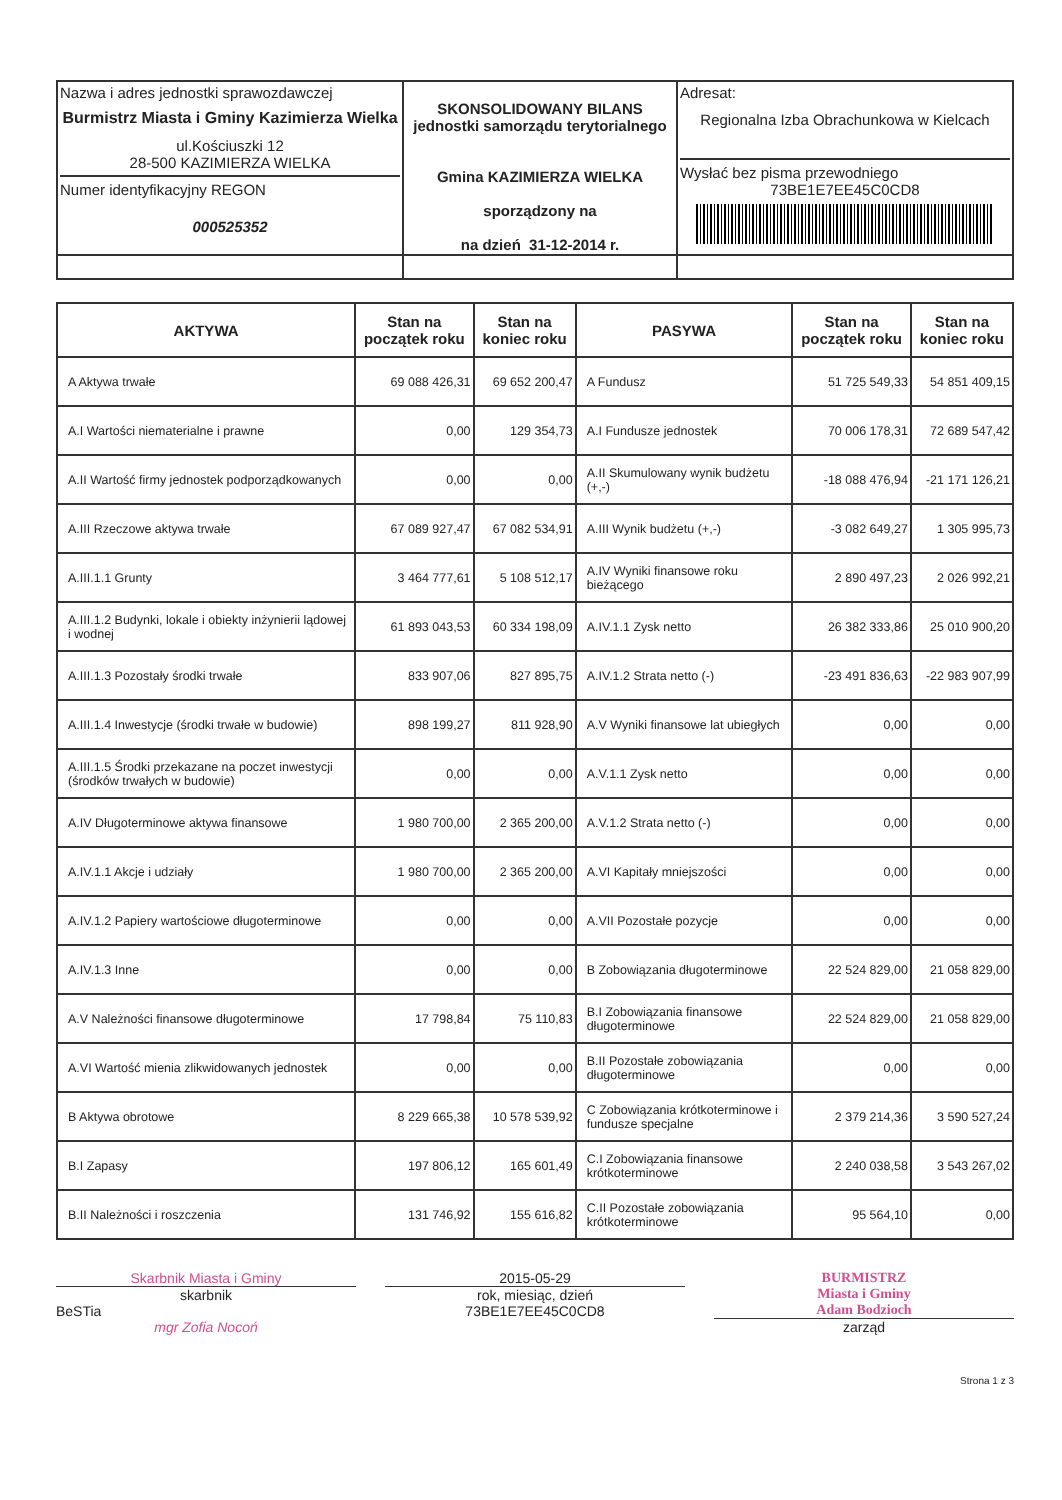| Nazwa i adres jednostki sprawozdawczej Burmistrz Miasta i Gminy Kazimierza Wielka ul.Kościuszki 12 28-500 KAZIMIERZA WIELKA Numer identyfikacyjny REGON 000525352 | SKONSOLIDOWANY BILANS jednostki samorządu terytorialnego Gmina KAZIMIERZA WIELKA sporządzony na na dzień 31-12-2014 r. | Adresat: Regionalna Izba Obrachunkowa w Kielcach Wysłać bez pisma przewodniego 73BE1E7EE45C0CD8 |
| AKTYWA | Stan na początek roku | Stan na koniec roku | PASYWA | Stan na początek roku | Stan na koniec roku |
| --- | --- | --- | --- | --- | --- |
| A Aktywa trwałe | 69 088 426,31 | 69 652 200,47 | A Fundusz | 51 725 549,33 | 54 851 409,15 |
| A.I Wartości niematerialne i prawne | 0,00 | 129 354,73 | A.I Fundusze jednostek | 70 006 178,31 | 72 689 547,42 |
| A.II Wartość firmy jednostek podporządkowanych | 0,00 | 0,00 | A.II Skumulowany wynik budżetu (+,-) | -18 088 476,94 | -21 171 126,21 |
| A.III Rzeczowe aktywa trwałe | 67 089 927,47 | 67 082 534,91 | A.III Wynik budżetu (+,-) | -3 082 649,27 | 1 305 995,73 |
| A.III.1.1 Grunty | 3 464 777,61 | 5 108 512,17 | A.IV Wyniki finansowe roku bieżącego | 2 890 497,23 | 2 026 992,21 |
| A.III.1.2 Budynki, lokale i obiekty inżynierii lądowej i wodnej | 61 893 043,53 | 60 334 198,09 | A.IV.1.1 Zysk netto | 26 382 333,86 | 25 010 900,20 |
| A.III.1.3 Pozostały środki trwałe | 833 907,06 | 827 895,75 | A.IV.1.2 Strata netto (-) | -23 491 836,63 | -22 983 907,99 |
| A.III.1.4 Inwestycje (środki trwałe w budowie) | 898 199,27 | 811 928,90 | A.V Wyniki finansowe lat ubiegłych | 0,00 | 0,00 |
| A.III.1.5 Środki przekazane na poczet inwestycji (środków trwałych w budowie) | 0,00 | 0,00 | A.V.1.1 Zysk netto | 0,00 | 0,00 |
| A.IV Długoterminowe aktywa finansowe | 1 980 700,00 | 2 365 200,00 | A.V.1.2 Strata netto (-) | 0,00 | 0,00 |
| A.IV.1.1 Akcje i udziały | 1 980 700,00 | 2 365 200,00 | A.VI Kapitały mniejszości | 0,00 | 0,00 |
| A.IV.1.2 Papiery wartościowe długoterminowe | 0,00 | 0,00 | A.VII Pozostałe pozycje | 0,00 | 0,00 |
| A.IV.1.3 Inne | 0,00 | 0,00 | B Zobowiązania długoterminowe | 22 524 829,00 | 21 058 829,00 |
| A.V Należności finansowe długoterminowe | 17 798,84 | 75 110,83 | B.I Zobowiązania finansowe długoterminowe | 22 524 829,00 | 21 058 829,00 |
| A.VI Wartość mienia zlikwidowanych jednostek | 0,00 | 0,00 | B.II Pozostałe zobowiązania długoterminowe | 0,00 | 0,00 |
| B Aktywa obrotowe | 8 229 665,38 | 10 578 539,92 | C Zobowiązania krótkoterminowe i fundusze specjalne | 2 379 214,36 | 3 590 527,24 |
| B.I Zapasy | 197 806,12 | 165 601,49 | C.I Zobowiązania finansowe krótkoterminowe | 2 240 038,58 | 3 543 267,02 |
| B.II Należności i roszczenia | 131 746,92 | 155 616,82 | C.II Pozostałe zobowiązania krótkoterminowe | 95 564,10 | 0,00 |
Skarbnik Miasta i Gminy
skarbnik
BeSTia
mgr Zofia Nocoń
2015-05-29
rok, miesiąc, dzień
73BE1E7EE45C0CD8
BURMISTRZ
Miasta i Gminy
Adam Bodzioch
zarząd
Strona 1 z 3